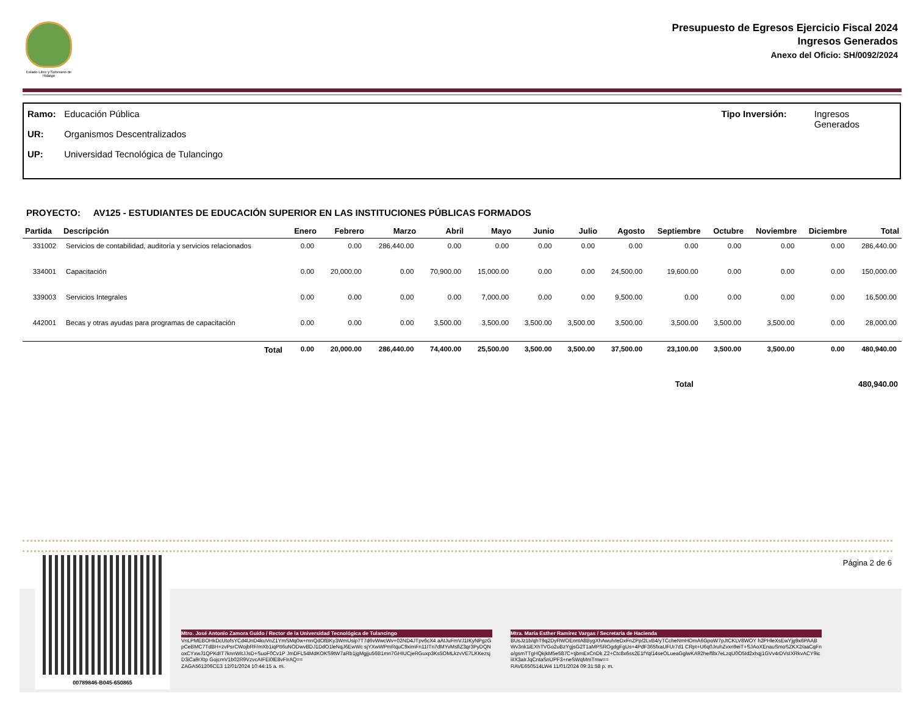Estado Libre y Soberano de Hidalgo
Presupuesto de Egresos Ejercicio Fiscal 2024
Ingresos Generados
Anexo del Oficio: SH/0092/2024
Ramo: Educación Pública
UR: Organismos Descentralizados
UP: Universidad Tecnológica de Tulancingo
Tipo Inversión: Ingresos
Generados
PROYECTO: AV125 - ESTUDIANTES DE EDUCACIÓN SUPERIOR EN LAS INSTITUCIONES PÚBLICAS FORMADOS
| Partida | Descripción | Enero | Febrero | Marzo | Abril | Mayo | Junio | Julio | Agosto | Septiembre | Octubre | Noviembre | Diciembre | Total |
| --- | --- | --- | --- | --- | --- | --- | --- | --- | --- | --- | --- | --- | --- | --- |
| 331002 | Servicios de contabilidad, auditoría y servicios relacionados | 0.00 | 0.00 | 286,440.00 | 0.00 | 0.00 | 0.00 | 0.00 | 0.00 | 0.00 | 0.00 | 0.00 | 0.00 | 286,440.00 |
| 334001 | Capacitación | 0.00 | 20,000.00 | 0.00 | 70,900.00 | 15,000.00 | 0.00 | 0.00 | 24,500.00 | 19,600.00 | 0.00 | 0.00 | 0.00 | 150,000.00 |
| 339003 | Servicios Integrales | 0.00 | 0.00 | 0.00 | 0.00 | 7,000.00 | 0.00 | 0.00 | 9,500.00 | 0.00 | 0.00 | 0.00 | 0.00 | 16,500.00 |
| 442001 | Becas y otras ayudas para programas de capacitación | 0.00 | 0.00 | 0.00 | 3,500.00 | 3,500.00 | 3,500.00 | 3,500.00 | 3,500.00 | 3,500.00 | 3,500.00 | 3,500.00 | 0.00 | 28,000.00 |
| | Total | 0.00 | 20,000.00 | 286,440.00 | 74,400.00 | 25,500.00 | 3,500.00 | 3,500.00 | 37,500.00 | 23,100.00 | 3,500.00 | 3,500.00 | 0.00 | 480,940.00 |
Total 480,940.00
Página 2 de 6 00789846-B045-650865
Mtro. José Antonio Zamora Guido / Rector de la Universidad Tecnológica de Tulancingo
VnLPMEBOHkDcUtofsYCd4UnD4kuVnZ1YmSMq0w+mnQdOfBKy3WmUsip7T7d6vWwcWv+02ND4JTpv6cX4 aAtJuFmVJ1IKyNPgzGpCeBMC7TdBH+zvPsrCWojbRF/mXb1iqPtI6uNODwvBDJ1DdO1leNqJ6EwWc sjYXwWPmRquC9ximFn11ITn7dMYvMsfiZ3qr3PyDQNoxCYxwJ1QPKdIT7knnWitJJsD+SuoF0Cv1P JmDFL54MdKOKS9tW7aRb1jgMgjju56B1mn7GHIUCjeRGuxp3Ks5OMLkzvVE7LKKezsjD3iCa9rXtp GojcmV1b02R9VzvcAIFEi0lE8vFIrAQ==
ZAGA561206CE3 12/01/2024 10:44:15 a. m.
Mtra. María Esther Ramírez Vargas / Secretaria de Hacienda
BUsJz1b/qhT9q2DyRWOEnntA8BygXhAwulvIeDxFnZPp/2LvB4/yTCcheNmHOmA6GpoW7pJtCKLV8WOY h2PHleXsEwYjg9x6PAABWv3nk1iEXhTVGo2uBzYgjsG2T1aMPSROgdgFgUs+4PdF365fxaUFUr7d1 CRpt+U6q0JruhZvxn9eiT+SJAoXEnauSmoSZKX2/aaCqFno/gsmTTgHQkjkM5e587C+tjbmExCnDk Z2+Ctc8x6ss2E1fYql14seOLueaGglwKA92he/f8x7eLzqU0O5Id2xhqj1GVv4rDVsIXRkvACY9ic iiIX3aIrJqCntaSnUPF3+neSWqMmTmw==
RAVE650514LW4 11/01/2024 09:31:58 p. m.